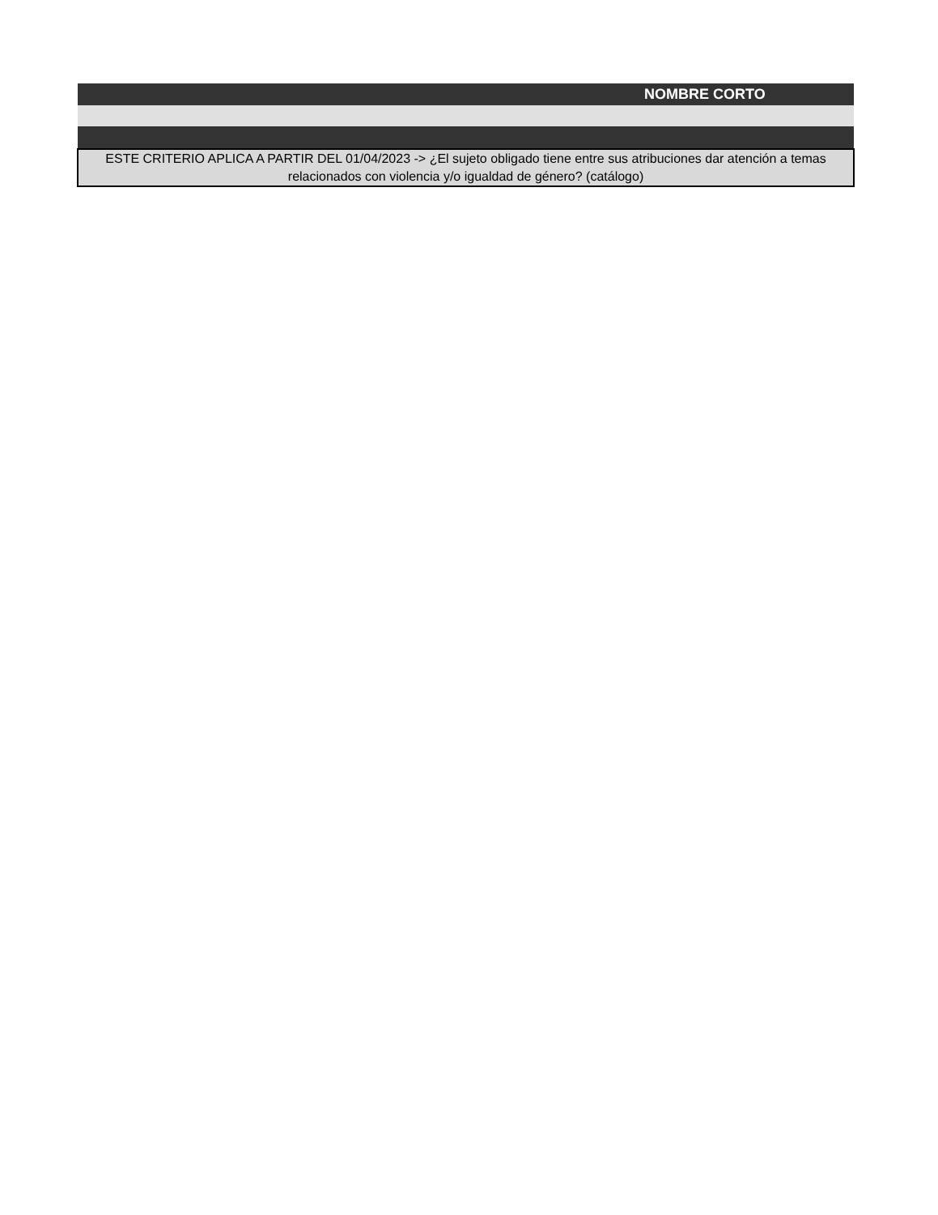| NOMBRE CORTO |
| ESTE CRITERIO APLICA A PARTIR DEL 01/04/2023 -> ¿El sujeto obligado tiene entre sus atribuciones dar atención a temas relacionados con violencia y/o igualdad de género? (catálogo) |